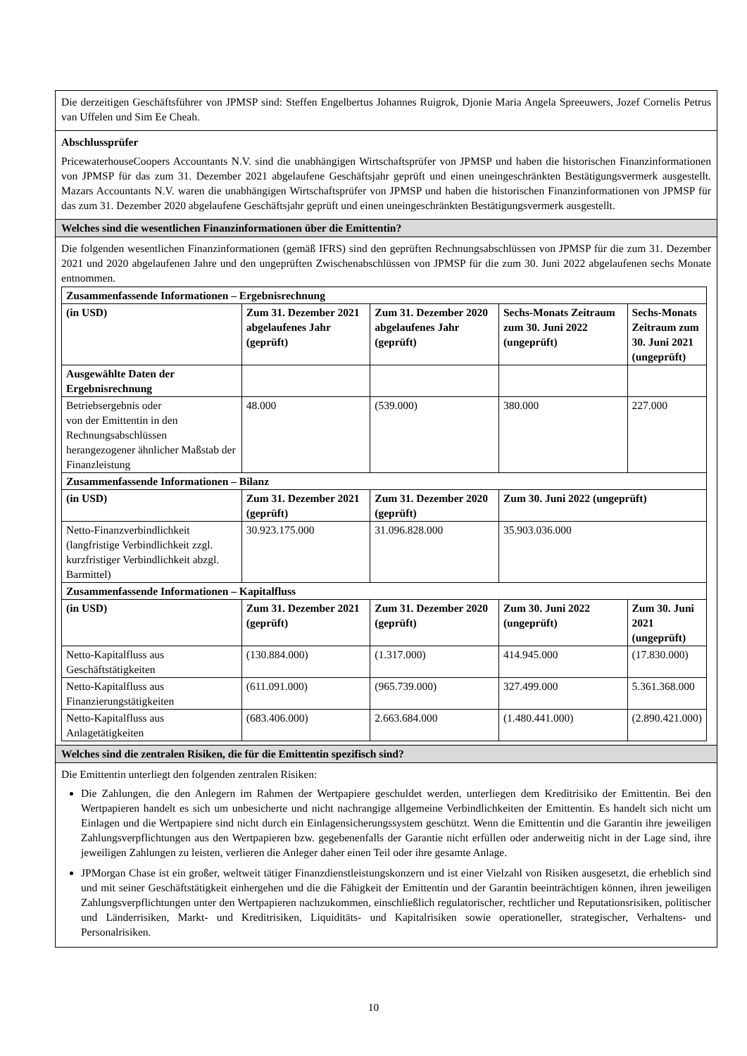Die derzeitigen Geschäftsführer von JPMSP sind: Steffen Engelbertus Johannes Ruigrok, Djonie Maria Angela Spreeuwers, Jozef Cornelis Petrus van Uffelen und Sim Ee Cheah.
Abschlussprüfer
PricewaterhouseCoopers Accountants N.V. sind die unabhängigen Wirtschaftsprüfer von JPMSP und haben die historischen Finanzinformationen von JPMSP für das zum 31. Dezember 2021 abgelaufene Geschäftsjahr geprüft und einen uneingeschränkten Bestätigungsvermerk ausgestellt. Mazars Accountants N.V. waren die unabhängigen Wirtschaftsprüfer von JPMSP und haben die historischen Finanzinformationen von JPMSP für das zum 31. Dezember 2020 abgelaufene Geschäftsjahr geprüft und einen uneingeschränkten Bestätigungsvermerk ausgestellt.
Welches sind die wesentlichen Finanzinformationen über die Emittentin?
Die folgenden wesentlichen Finanzinformationen (gemäß IFRS) sind den geprüften Rechnungsabschlüssen von JPMSP für die zum 31. Dezember 2021 und 2020 abgelaufenen Jahre und den ungeprüften Zwischenabschlüssen von JPMSP für die zum 30. Juni 2022 abgelaufenen sechs Monate entnommen.
| Zusammenfassende Informationen – Ergebnisrechnung | | | | |
| (in USD) | Zum 31. Dezember 2021 abgelaufenes Jahr (geprüft) | Zum 31. Dezember 2020 abgelaufenes Jahr (geprüft) | Sechs-Monats Zeitraum zum 30. Juni 2022 (ungeprüft) | Sechs-Monats Zeitraum zum 30. Juni 2021 (ungeprüft) |
| Ausgewählte Daten der Ergebnisrechnung | | | | |
| Betriebsergebnis oder von der Emittentin in den Rechnungsabschlüssen herangezogener ähnlicher Maßstab der Finanzleistung | 48.000 | (539.000) | 380.000 | 227.000 |
| Zusammenfassende Informationen – Bilanz | | | | |
| (in USD) | Zum 31. Dezember 2021 (geprüft) | Zum 31. Dezember 2020 (geprüft) | Zum 30. Juni 2022 (ungeprüft) | |
| Netto-Finanzverbindlichkeit (langfristige Verbindlichkeit zzgl. kurzfristiger Verbindlichkeit abzgl. Barmittel) | 30.923.175.000 | 31.096.828.000 | 35.903.036.000 | |
| Zusammenfassende Informationen – Kapitalfluss | | | | |
| (in USD) | Zum 31. Dezember 2021 (geprüft) | Zum 31. Dezember 2020 (geprüft) | Zum 30. Juni 2022 (ungeprüft) | Zum 30. Juni 2021 (ungeprüft) |
| Netto-Kapitalfluss aus Geschäftstätigkeiten | (130.884.000) | (1.317.000) | 414.945.000 | (17.830.000) |
| Netto-Kapitalfluss aus Finanzierungstätigkeiten | (611.091.000) | (965.739.000) | 327.499.000 | 5.361.368.000 |
| Netto-Kapitalfluss aus Anlagetätigkeiten | (683.406.000) | 2.663.684.000 | (1.480.441.000) | (2.890.421.000) |
Welches sind die zentralen Risiken, die für die Emittentin spezifisch sind?
Die Emittentin unterliegt den folgenden zentralen Risiken:
Die Zahlungen, die den Anlegern im Rahmen der Wertpapiere geschuldet werden, unterliegen dem Kreditrisiko der Emittentin. Bei den Wertpapieren handelt es sich um unbesicherte und nicht nachrangige allgemeine Verbindlichkeiten der Emittentin. Es handelt sich nicht um Einlagen und die Wertpapiere sind nicht durch ein Einlagensicherungssystem geschützt. Wenn die Emittentin und die Garantin ihre jeweiligen Zahlungsverpflichtungen aus den Wertpapieren bzw. gegebenenfalls der Garantie nicht erfüllen oder anderweitig nicht in der Lage sind, ihre jeweiligen Zahlungen zu leisten, verlieren die Anleger daher einen Teil oder ihre gesamte Anlage.
JPMorgan Chase ist ein großer, weltweit tätiger Finanzdienstleistungskonzern und ist einer Vielzahl von Risiken ausgesetzt, die erheblich sind und mit seiner Geschäftstätigkeit einhergehen und die die Fähigkeit der Emittentin und der Garantin beeinträchtigen können, ihren jeweiligen Zahlungsverpflichtungen unter den Wertpapieren nachzukommen, einschließlich regulatorischer, rechtlicher und Reputationsrisiken, politischer und Länderrisiken, Markt- und Kreditrisiken, Liquiditäts- und Kapitalrisiken sowie operationeller, strategischer, Verhaltens- und Personalrisiken.
10